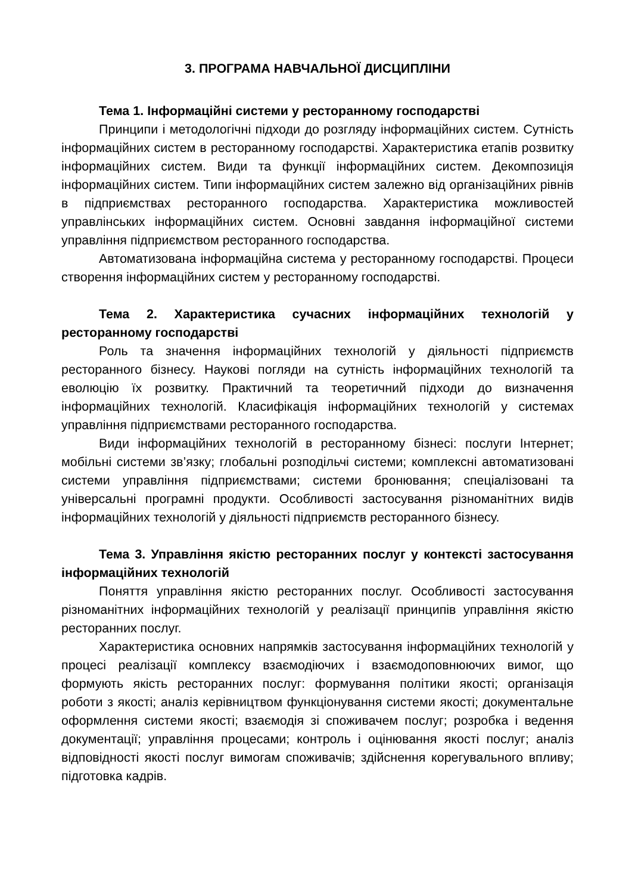3. ПРОГРАМА НАВЧАЛЬНОЇ ДИСЦИПЛІНИ
Тема 1. Інформаційні системи у ресторанному господарстві
Принципи і методологічні підходи до розгляду інформаційних систем. Сутність інформаційних систем в ресторанному господарстві. Характеристика етапів розвитку інформаційних систем. Види та функції інформаційних систем. Декомпозиція інформаційних систем. Типи інформаційних систем залежно від організаційних рівнів в підприємствах ресторанного господарства. Характеристика можливостей управлінських інформаційних систем. Основні завдання інформаційної системи управління підприємством ресторанного господарства.
Автоматизована інформаційна система у ресторанному господарстві. Процеси створення інформаційних систем у ресторанному господарстві.
Тема 2. Характеристика сучасних інформаційних технологій у ресторанному господарстві
Роль та значення інформаційних технологій у діяльності підприємств ресторанного бізнесу. Наукові погляди на сутність інформаційних технологій та еволюцію їх розвитку. Практичний та теоретичний підходи до визначення інформаційних технологій. Класифікація інформаційних технологій у системах управління підприємствами ресторанного господарства.
Види інформаційних технологій в ресторанному бізнесі: послуги Інтернет; мобільні системи зв’язку; глобальні розподільчі системи; комплексні автоматизовані системи управління підприємствами; системи бронювання; спеціалізовані та універсальні програмні продукти. Особливості застосування різноманітних видів інформаційних технологій у діяльності підприємств ресторанного бізнесу.
Тема 3. Управління якістю ресторанних послуг у контексті застосування інформаційних технологій
Поняття управління якістю ресторанних послуг. Особливості застосування різноманітних інформаційних технологій у реалізації принципів управління якістю ресторанних послуг.
Характеристика основних напрямків застосування інформаційних технологій у процесі реалізації комплексу взаємодіючих і взаємодоповнюючих вимог, що формують якість ресторанних послуг: формування політики якості; організація роботи з якості; аналіз керівництвом функціонування системи якості; документальне оформлення системи якості; взаємодія зі споживачем послуг; розробка і ведення документації; управління процесами; контроль і оцінювання якості послуг; аналіз відповідності якості послуг вимогам споживачів; здійснення корегувального впливу; підготовка кадрів.